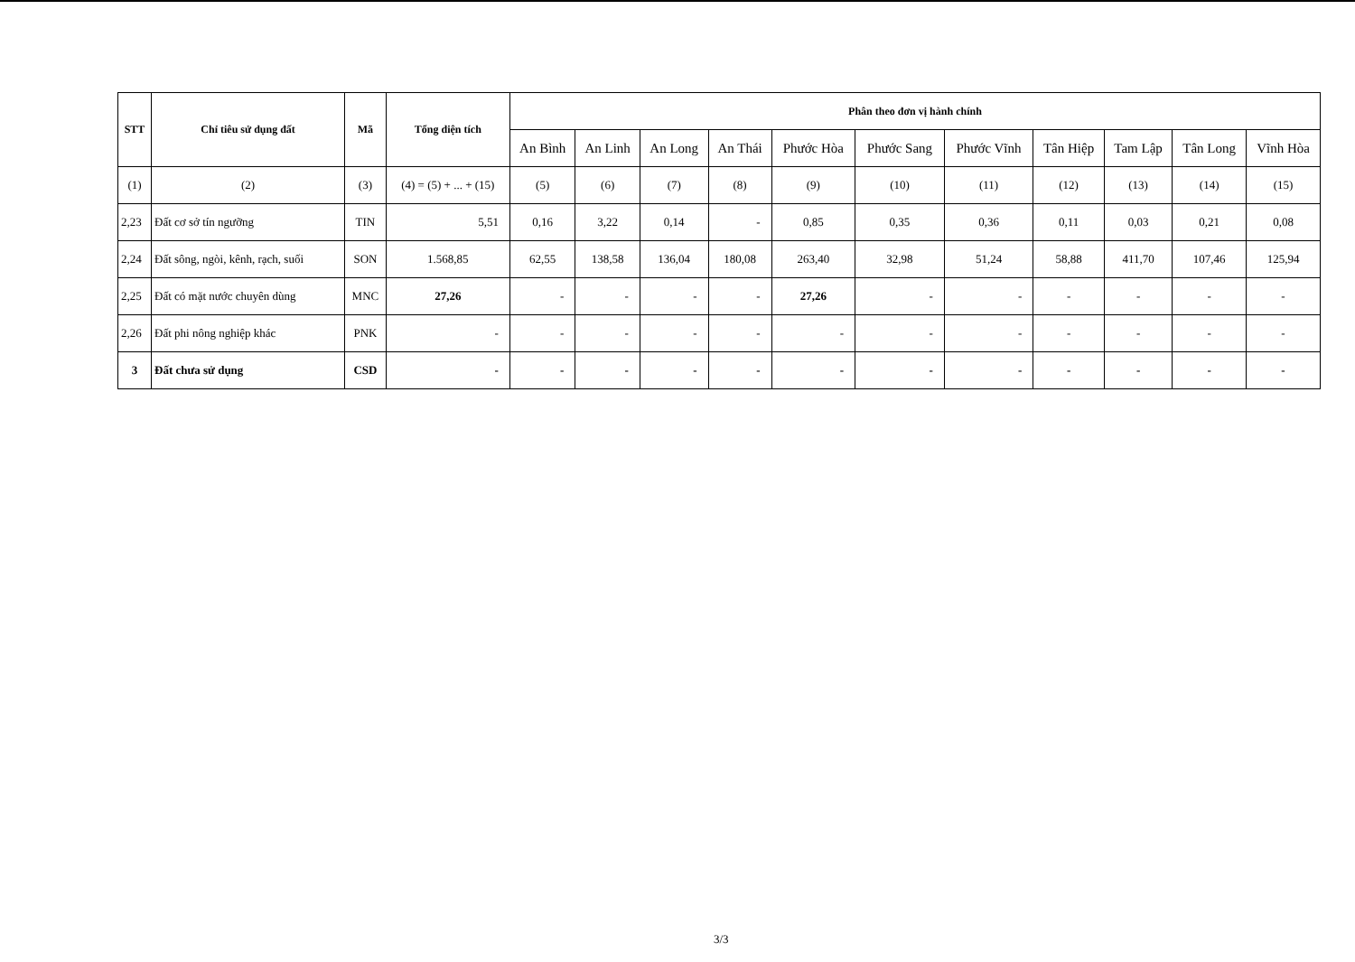| STT | Chỉ tiêu sử dụng đất | Mã | Tổng diện tích | Phân theo đơn vị hành chính | | | | | | | | | | |
| --- | --- | --- | --- | --- | --- | --- | --- | --- | --- | --- | --- | --- | --- | --- |
| | | | | An Bình | An Linh | An Long | An Thái | Phước Hòa | Phước Sang | Phước Vĩnh | Tân Hiệp | Tam Lập | Tân Long | Vĩnh Hòa |
| (1) | (2) | (3) | (4) = (5) + ... + (15) | (5) | (6) | (7) | (8) | (9) | (10) | (11) | (12) | (13) | (14) | (15) |
| 2,23 | Đất cơ sở tín ngưỡng | TIN | 5,51 | 0,16 | 3,22 | 0,14 | - | 0,85 | 0,35 | 0,36 | 0,11 | 0,03 | 0,21 | 0,08 |
| 2,24 | Đất sông, ngòi, kênh, rạch, suối | SON | 1.568,85 | 62,55 | 138,58 | 136,04 | 180,08 | 263,40 | 32,98 | 51,24 | 58,88 | 411,70 | 107,46 | 125,94 |
| 2,25 | Đất có mặt nước chuyên dùng | MNC | 27,26 | - | - | - | - | 27,26 | - | - | - | - | - | - |
| 2,26 | Đất phi nông nghiệp khác | PNK | - | - | - | - | - | - | - | - | - | - | - | - |
| 3 | Đất chưa sử dụng | CSD | - | - | - | - | - | - | - | - | - | - | - | - |
3/3